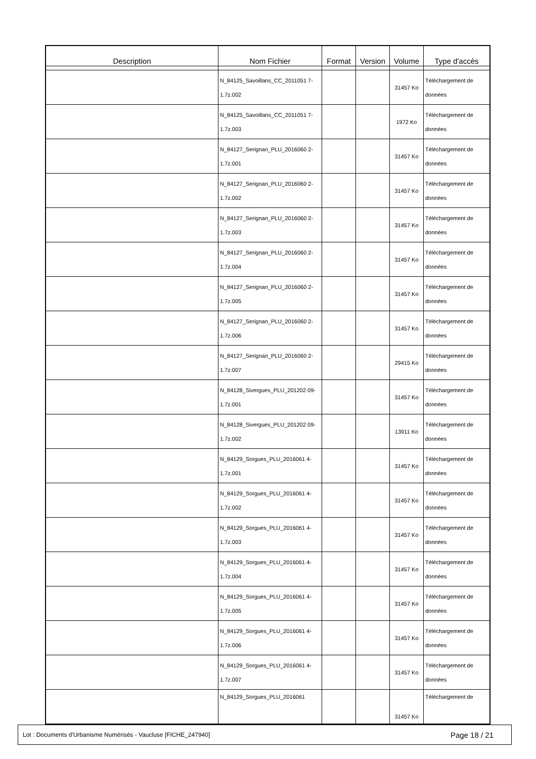| Description | Nom Fichier | Format | Version | Volume | Type d'accès |
| --- | --- | --- | --- | --- | --- |
| | N_84125_Savoillans_CC_2011051 7-1.7z.002 | | | 31457 Ko | Téléchargement de données |
| | N_84125_Savoillans_CC_2011051 7-1.7z.003 | | | 1972 Ko | Téléchargement de données |
| | N_84127_Serignan_PLU_2016060 2-1.7z.001 | | | 31457 Ko | Téléchargement de données |
| | N_84127_Serignan_PLU_2016060 2-1.7z.002 | | | 31457 Ko | Téléchargement de données |
| | N_84127_Serignan_PLU_2016060 2-1.7z.003 | | | 31457 Ko | Téléchargement de données |
| | N_84127_Serignan_PLU_2016060 2-1.7z.004 | | | 31457 Ko | Téléchargement de données |
| | N_84127_Serignan_PLU_2016060 2-1.7z.005 | | | 31457 Ko | Téléchargement de données |
| | N_84127_Serignan_PLU_2016060 2-1.7z.006 | | | 31457 Ko | Téléchargement de données |
| | N_84127_Serignan_PLU_2016060 2-1.7z.007 | | | 29415 Ko | Téléchargement de données |
| | N_84128_Sivergues_PLU_201202 09-1.7z.001 | | | 31457 Ko | Téléchargement de données |
| | N_84128_Sivergues_PLU_201202 09-1.7z.002 | | | 13911 Ko | Téléchargement de données |
| | N_84129_Sorgues_PLU_2016061 4-1.7z.001 | | | 31457 Ko | Téléchargement de données |
| | N_84129_Sorgues_PLU_2016061 4-1.7z.002 | | | 31457 Ko | Téléchargement de données |
| | N_84129_Sorgues_PLU_2016061 4-1.7z.003 | | | 31457 Ko | Téléchargement de données |
| | N_84129_Sorgues_PLU_2016061 4-1.7z.004 | | | 31457 Ko | Téléchargement de données |
| | N_84129_Sorgues_PLU_2016061 4-1.7z.005 | | | 31457 Ko | Téléchargement de données |
| | N_84129_Sorgues_PLU_2016061 4-1.7z.006 | | | 31457 Ko | Téléchargement de données |
| | N_84129_Sorgues_PLU_2016061 4-1.7z.007 | | | 31457 Ko | Téléchargement de données |
| | N_84129_Sorgues_PLU_2016061 | | | 31457 Ko | Téléchargement de |
Lot : Documents d'Urbanisme Numérisés - Vaucluse [FICHE_247940] Page 18 / 21